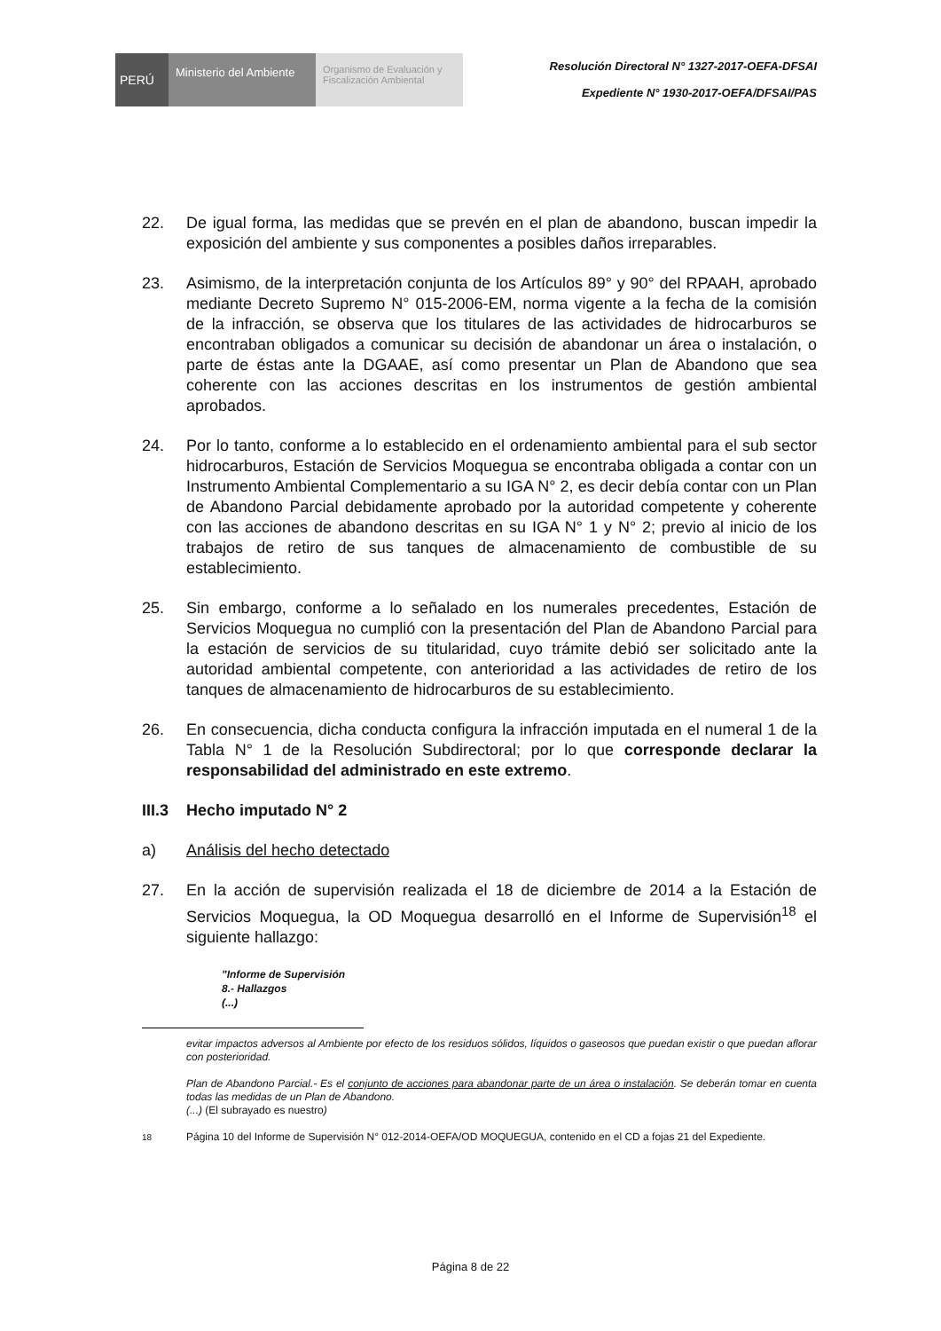PERÚ
Ministerio del Ambiente
Organismo de Evaluación y Fiscalización Ambiental
Resolución Directoral N° 1327-2017-OEFA-DFSAI
Expediente N° 1930-2017-OEFA/DFSAI/PAS
22. De igual forma, las medidas que se prevén en el plan de abandono, buscan impedir la exposición del ambiente y sus componentes a posibles daños irreparables.
23. Asimismo, de la interpretación conjunta de los Artículos 89° y 90° del RPAAH, aprobado mediante Decreto Supremo N° 015-2006-EM, norma vigente a la fecha de la comisión de la infracción, se observa que los titulares de las actividades de hidrocarburos se encontraban obligados a comunicar su decisión de abandonar un área o instalación, o parte de éstas ante la DGAAE, así como presentar un Plan de Abandono que sea coherente con las acciones descritas en los instrumentos de gestión ambiental aprobados.
24. Por lo tanto, conforme a lo establecido en el ordenamiento ambiental para el sub sector hidrocarburos, Estación de Servicios Moquegua se encontraba obligada a contar con un Instrumento Ambiental Complementario a su IGA N° 2, es decir debía contar con un Plan de Abandono Parcial debidamente aprobado por la autoridad competente y coherente con las acciones de abandono descritas en su IGA N° 1 y N° 2; previo al inicio de los trabajos de retiro de sus tanques de almacenamiento de combustible de su establecimiento.
25. Sin embargo, conforme a lo señalado en los numerales precedentes, Estación de Servicios Moquegua no cumplió con la presentación del Plan de Abandono Parcial para la estación de servicios de su titularidad, cuyo trámite debió ser solicitado ante la autoridad ambiental competente, con anterioridad a las actividades de retiro de los tanques de almacenamiento de hidrocarburos de su establecimiento.
26. En consecuencia, dicha conducta configura la infracción imputada en el numeral 1 de la Tabla N° 1 de la Resolución Subdirectoral; por lo que corresponde declarar la responsabilidad del administrado en este extremo.
III.3
Hecho imputado N° 2
a) Análisis del hecho detectado
27. En la acción de supervisión realizada el 18 de diciembre de 2014 a la Estación de Servicios Moquegua, la OD Moquegua desarrolló en el Informe de Supervisión<sup>18</sup> el siguiente hallazgo:
"Informe de Supervisión
8.- Hallazgos
(...)
evitar impactos adversos al Ambiente por efecto de los residuos sólidos, líquidos o gaseosos que puedan existir o que puedan aflorar con posterioridad.
Plan de Abandono Parcial.- Es el conjunto de acciones para abandonar parte de un área o instalación. Se deberán tomar en cuenta todas las medidas de un Plan de Abandono.
(...) (El subrayado es nuestro)
<sup>18</sup> Página 10 del Informe de Supervisión N° 012-2014-OEFA/OD MOQUEGUA, contenido en el CD a fojas 21 del Expediente.
Página 8 de 22